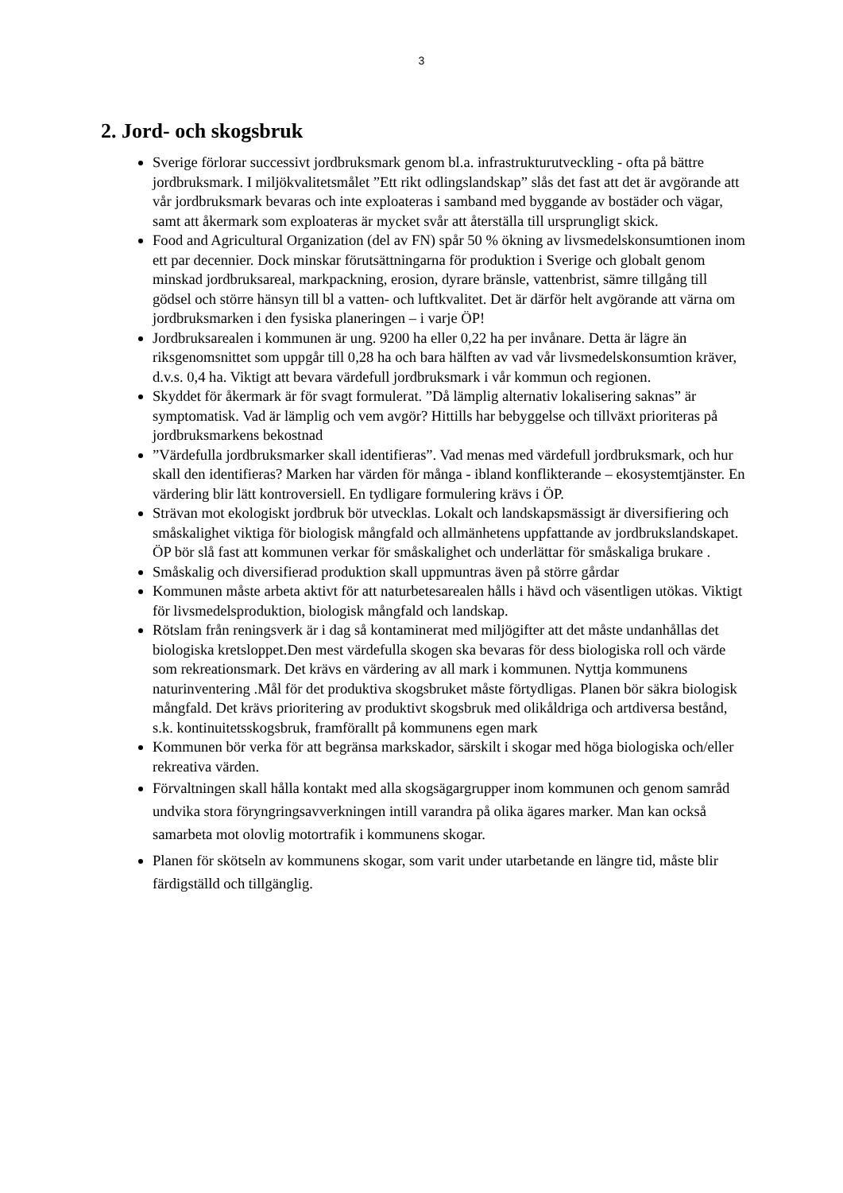3
2. Jord- och skogsbruk
Sverige förlorar successivt jordbruksmark genom bl.a. infrastrukturutveckling - ofta på bättre jordbruksmark. I miljökvalitetsmålet ”Ett rikt odlingslandskap” slås det fast att det är avgörande att vår jordbruksmark bevaras och inte exploateras i samband med byggande av bostäder och vägar, samt att åkermark som exploateras är mycket svår att återställa till ursprungligt skick.
Food and Agricultural Organization (del av FN) spår 50 % ökning av livsmedelskonsumtionen inom ett par decennier. Dock minskar förutsättningarna för produktion i Sverige och globalt genom minskad jordbruksareal, markpackning, erosion, dyrare bränsle, vattenbrist, sämre tillgång till gödsel och större hänsyn till bl a vatten- och luftkvalitet. Det är därför helt avgörande att värna om jordbruksmarken i den fysiska planeringen – i varje ÖP!
Jordbruksarealen i kommunen är ung. 9200 ha eller 0,22 ha per invånare. Detta är lägre än riksgenomsnittet som uppgår till 0,28 ha och bara hälften av vad vår livsmedelskonsumtion kräver, d.v.s. 0,4 ha. Viktigt att bevara värdefull jordbruksmark i vår kommun och regionen.
Skyddet för åkermark är för svagt formulerat. ”Då lämplig alternativ lokalisering saknas” är symptomatisk. Vad är lämplig och vem avgör? Hittills har bebyggelse och tillväxt prioriteras på jordbruksmarkens bekostnad
”Värdefulla jordbruksmarker skall identifieras”. Vad menas med värdefull jordbruksmark, och hur skall den identifieras? Marken har värden för många - ibland konflikterande – ekosystemtjänster. En värdering blir lätt kontroversiell. En tydligare formulering krävs i ÖP.
Strävan mot ekologiskt jordbruk bör utvecklas. Lokalt och landskapsmässigt är diversifiering och småskalighet viktiga för biologisk mångfald och allmänhetens uppfattande av jordbrukslandskapet. ÖP bör slå fast att kommunen verkar för småskalighet och underlättar för småskaliga brukare .
Småskalig och diversifierad produktion skall uppmuntras även på större gårdar
Kommunen måste arbeta aktivt för att naturbetesarealen hålls i hävd och väsentligen utökas. Viktigt för livsmedelsproduktion, biologisk mångfald och landskap.
Rötslam från reningsverk är i dag så kontaminerat med miljögifter att det måste undanhållas det biologiska kretsloppet.Den mest värdefulla skogen ska bevaras för dess biologiska roll och värde som rekreationsmark. Det krävs en värdering av all mark i kommunen. Nyttja kommunens naturinventering .Mål för det produktiva skogsbruket måste förtydligas. Planen bör säkra biologisk mångfald. Det krävs prioritering av produktivt skogsbruk med olikåldriga och artdiversa bestånd, s.k. kontinuitetsskogsbruk, framförallt på kommunens egen mark
Kommunen bör verka för att begränsa markskador, särskilt i skogar med höga biologiska och/eller rekreativa värden.
Förvaltningen skall hålla kontakt med alla skogsägargrupper inom kommunen och genom samråd undvika stora föryngringsavverkningen intill varandra på olika ägares marker. Man kan också samarbeta mot olovlig motortrafik i kommunens skogar.
Planen för skötseln av kommunens skogar, som varit under utarbetande en längre tid, måste blir färdigställd och tillgänglig.